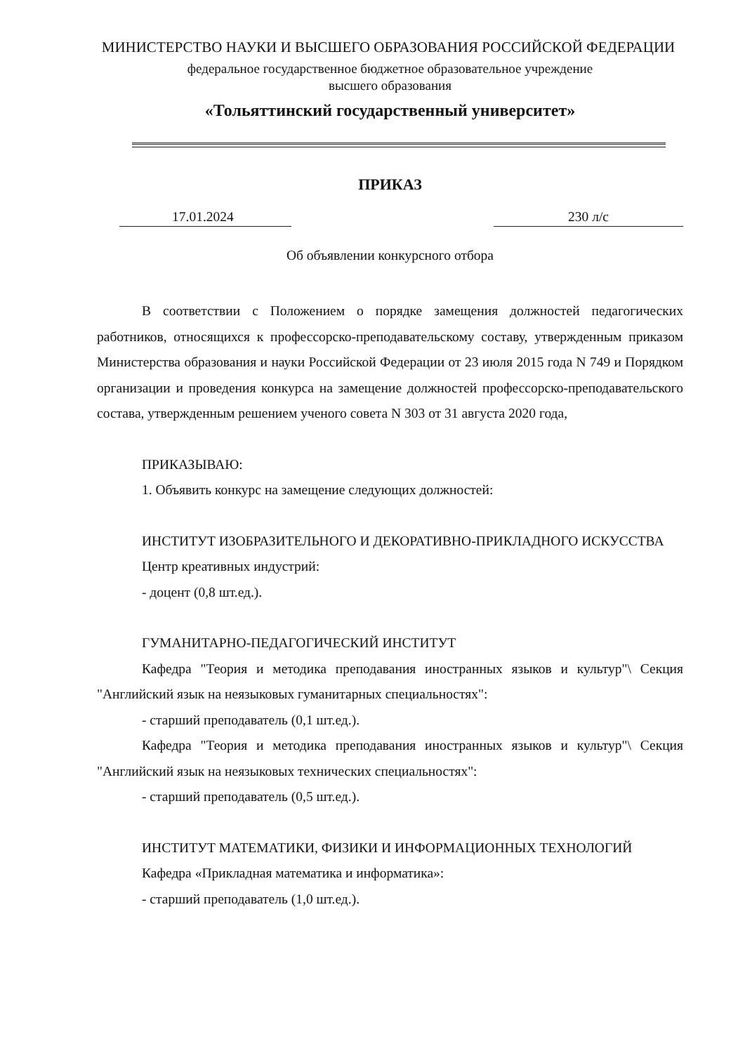МИНИСТЕРСТВО НАУКИ И ВЫСШЕГО ОБРАЗОВАНИЯ РОССИЙСКОЙ ФЕДЕРАЦИИ
федеральное государственное бюджетное образовательное учреждение
высшего образования
«Тольяттинский государственный университет»
ПРИКАЗ
17.01.2024 230 л/с
Об объявлении конкурсного отбора
В соответствии с Положением о порядке замещения должностей педагогических работников, относящихся к профессорско-преподавательскому составу, утвержденным приказом Министерства образования и науки Российской Федерации от 23 июля 2015 года N 749 и Порядком организации и проведения конкурса на замещение должностей профессорско-преподавательского состава, утвержденным решением ученого совета N 303 от 31 августа 2020 года,
ПРИКАЗЫВАЮ:
1. Объявить конкурс на замещение следующих должностей:
ИНСТИТУТ ИЗОБРАЗИТЕЛЬНОГО И ДЕКОРАТИВНО-ПРИКЛАДНОГО ИСКУССТВА
Центр креативных индустрий:
- доцент (0,8 шт.ед.).
ГУМАНИТАРНО-ПЕДАГОГИЧЕСКИЙ ИНСТИТУТ
Кафедра "Теория и методика преподавания иностранных языков и культур"\ Секция "Английский язык на неязыковых гуманитарных специальностях":
- старший преподаватель (0,1 шт.ед.).
Кафедра "Теория и методика преподавания иностранных языков и культур"\ Секция "Английский язык на неязыковых технических специальностях":
- старший преподаватель (0,5 шт.ед.).
ИНСТИТУТ МАТЕМАТИКИ, ФИЗИКИ И ИНФОРМАЦИОННЫХ ТЕХНОЛОГИЙ
Кафедра «Прикладная математика и информатика»:
- старший преподаватель (1,0 шт.ед.).